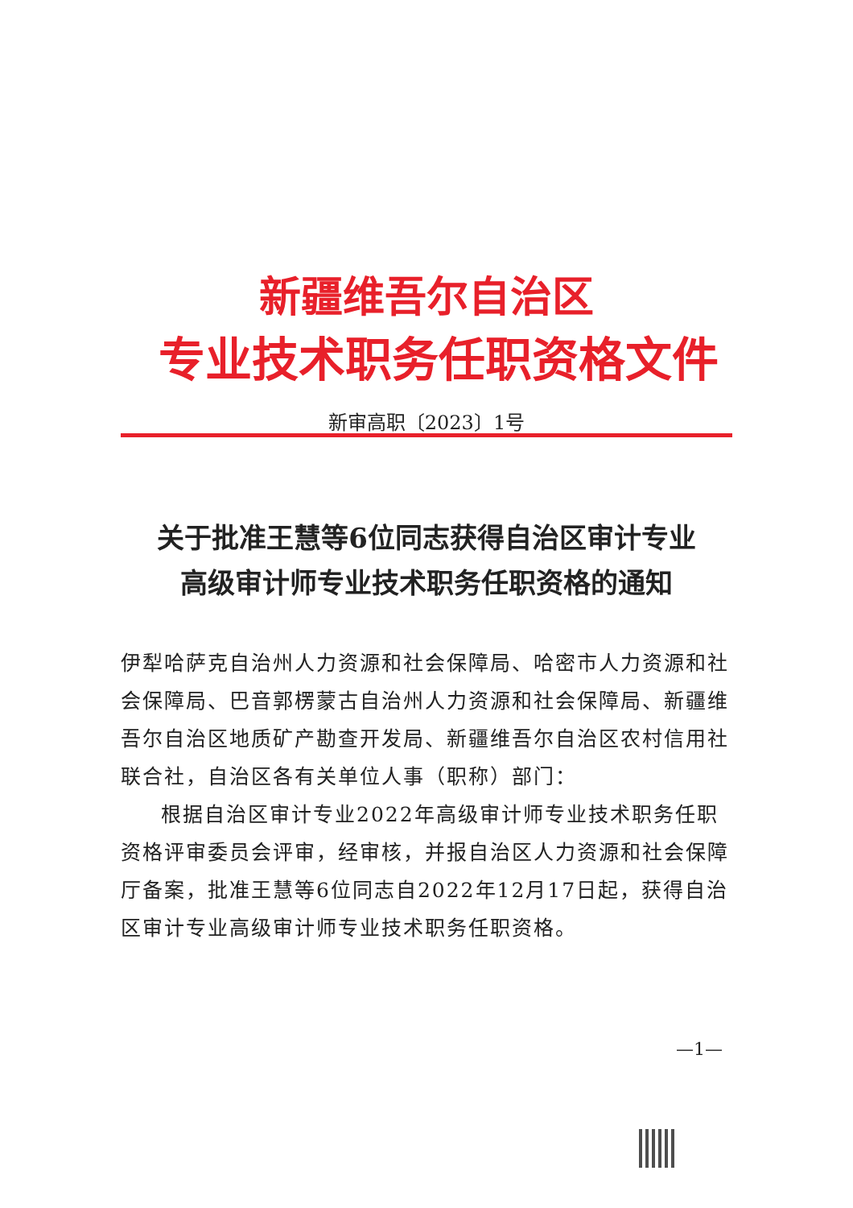新疆维吾尔自治区
专业技术职务任职资格文件
新审高职〔2023〕1号
关于批准王慧等6位同志获得自治区审计专业
高级审计师专业技术职务任职资格的通知
伊犁哈萨克自治州人力资源和社会保障局、哈密市人力资源和社会保障局、巴音郭楞蒙古自治州人力资源和社会保障局、新疆维吾尔自治区地质矿产勘查开发局、新疆维吾尔自治区农村信用社联合社，自治区各有关单位人事（职称）部门：
根据自治区审计专业2022年高级审计师专业技术职务任职资格评审委员会评审，经审核，并报自治区人力资源和社会保障厅备案，批准王慧等6位同志自2022年12月17日起，获得自治区审计专业高级审计师专业技术职务任职资格。
—1—